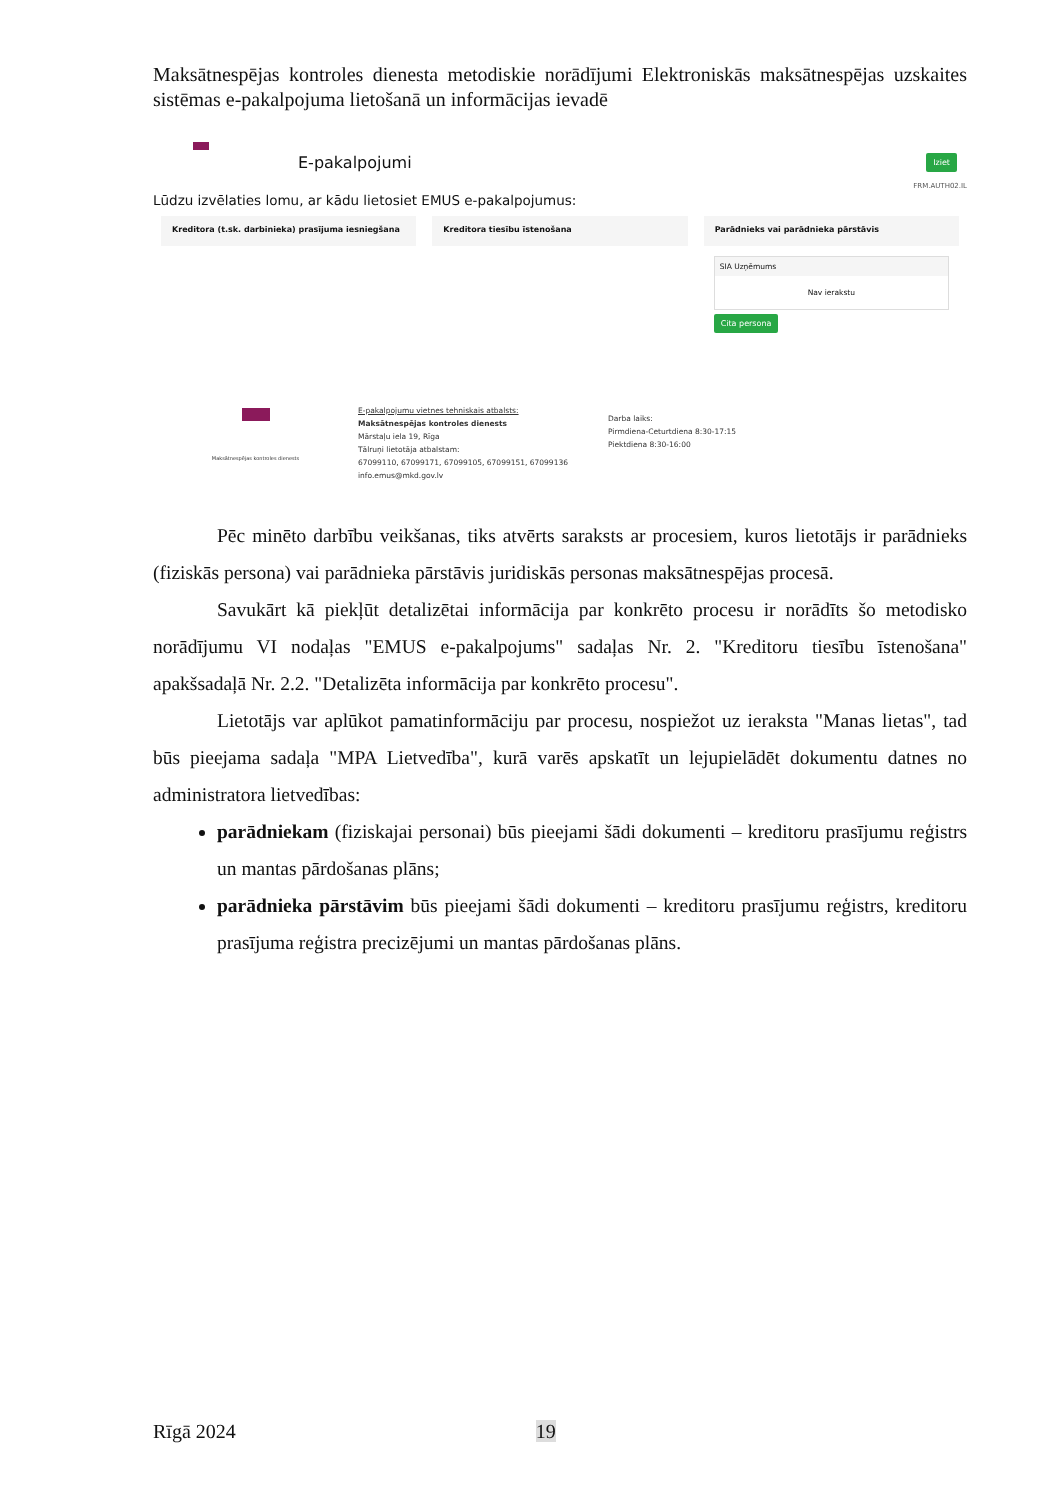Maksātnespējas kontroles dienesta metodiskie norādījumi Elektroniskās maksātnespējas uzskaites sistēmas e-pakalpojuma lietošanā un informācijas ievadē
E-pakalpojumi
Iziet
FRM.AUTH02.IL
Lūdzu izvēlaties lomu, ar kādu lietosiet EMUS e-pakalpojumus:
Kreditora (t.sk. darbinieka) prasījuma iesniegšana
Kreditora tiesību īstenošana Parādnieks vai parādnieka pārstāvis
SIA Uzņēmums
Nav ierakstu
Cita persona
Maksātnespējas kontroles dienests
E-pakalpojumu vietnes tehniskais atbalsts:
Maksātnespējas kontroles dienests
Mārstaļu iela 19, Rīga
Tālruņi lietotāja atbalstam:
67099110, 67099171, 67099105, 67099151, 67099136
info.emus@mkd.gov.lv
Darba laiks:
Pirmdiena-Ceturtdiena 8:30-17:15
Piektdiena 8:30-16:00
Pēc minēto darbību veikšanas, tiks atvērts saraksts ar procesiem, kuros lietotājs ir parādnieks (fiziskās persona) vai parādnieka pārstāvis juridiskās personas maksātnespējas procesā.
Savukārt kā piekļūt detalizētai informācija par konkrēto procesu ir norādīts šo metodisko norādījumu VI nodaļas "EMUS e-pakalpojums" sadaļas Nr. 2. "Kreditoru tiesību īstenošana" apakšsadaļā Nr. 2.2. "Detalizēta informācija par konkrēto procesu".
Lietotājs var aplūkot pamatinformāciju par procesu, nospiežot uz ieraksta "Manas lietas", tad būs pieejama sadaļa "MPA Lietvedība", kurā varēs apskatīt un lejupielādēt dokumentu datnes no administratora lietvedības:
parādniekam (fiziskajai personai) būs pieejami šādi dokumenti – kreditoru prasījumu reģistrs un mantas pārdošanas plāns;
parādnieka pārstāvim būs pieejami šādi dokumenti – kreditoru prasījumu reģistrs, kreditoru prasījuma reģistra precizējumi un mantas pārdošanas plāns.
Rīgā 2024 19